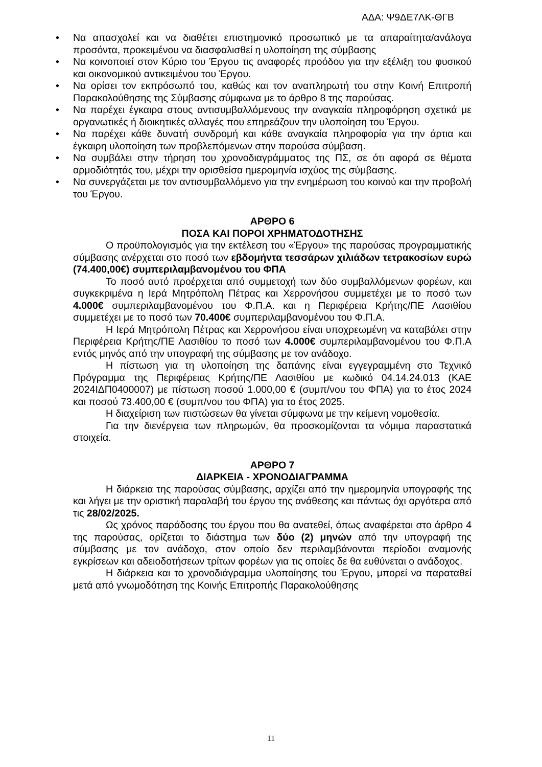ΑΔΑ: Ψ9ΔΕ7ΛΚ-ΘΓΒ
• Να απασχολεί και να διαθέτει επιστημονικό προσωπικό με τα απαραίτητα/ανάλογα προσόντα, προκειμένου να διασφαλισθεί η υλοποίηση της σύμβασης
• Να κοινοποιεί στον Κύριο του Έργου τις αναφορές προόδου για την εξέλιξη του φυσικού και οικονομικού αντικειμένου του Έργου.
• Να ορίσει τον εκπρόσωπό του, καθώς και τον αναπληρωτή του στην Κοινή Επιτροπή Παρακολούθησης της Σύμβασης σύμφωνα με το άρθρο 8 της παρούσας.
• Να παρέχει έγκαιρα στους αντισυμβαλλόμενους την αναγκαία πληροφόρηση σχετικά με οργανωτικές ή διοικητικές αλλαγές που επηρεάζουν την υλοποίηση του Έργου.
• Να παρέχει κάθε δυνατή συνδρομή και κάθε αναγκαία πληροφορία για την άρτια και έγκαιρη υλοποίηση των προβλεπόμενων στην παρούσα σύμβαση.
• Να συμβάλει στην τήρηση του χρονοδιαγράμματος της ΠΣ, σε ότι αφορά σε θέματα αρμοδιότητάς του, μέχρι την ορισθείσα ημερομηνία ισχύος της σύμβασης.
• Να συνεργάζεται με τον αντισυμβαλλόμενο για την ενημέρωση του κοινού και την προβολή του Έργου.
ΑΡΘΡΟ 6
ΠΟΣΑ ΚΑΙ ΠΟΡΟΙ ΧΡΗΜΑΤΟΔΟΤΗΣΗΣ
Ο προϋπολογισμός για την εκτέλεση του «Έργου» της παρούσας προγραμματικής σύμβασης ανέρχεται στο ποσό των εβδομήντα τεσσάρων χιλιάδων τετρακοσίων ευρώ (74.400,00€) συμπεριλαμβανομένου του ΦΠΑ
Το ποσό αυτό προέρχεται από συμμετοχή των δύο συμβαλλόμενων φορέων, και συγκεκριμένα η Ιερά Μητρόπολη Πέτρας και Χερρονήσου συμμετέχει με το ποσό των 4.000€ συμπεριλαμβανομένου του Φ.Π.Α. και η Περιφέρεια Κρήτης/ΠΕ Λασιθίου συμμετέχει με το ποσό των 70.400€ συμπεριλαμβανομένου του Φ.Π.Α.
Η Ιερά Μητρόπολη Πέτρας και Χερρονήσου είναι υποχρεωμένη να καταβάλει στην Περιφέρεια Κρήτης/ΠΕ Λασιθίου το ποσό των 4.000€ συμπεριλαμβανομένου του Φ.Π.Α εντός μηνός από την υπογραφή της σύμβασης με τον ανάδοχο.
Η πίστωση για τη υλοποίηση της δαπάνης είναι εγγεγραμμένη στο Τεχνικό Πρόγραμμα της Περιφέρειας Κρήτης/ΠΕ Λασιθίου με κωδικό 04.14.24.013 (ΚΑΕ 2024ΙΔΠ0400007) με πίστωση ποσού 1.000,00 € (συμπ/νου του ΦΠΑ) για το έτος 2024 και ποσού 73.400,00 € (συμπ/νου του ΦΠΑ) για το έτος 2025.
Η διαχείριση των πιστώσεων θα γίνεται σύμφωνα με την κείμενη νομοθεσία.
Για την διενέργεια των πληρωμών, θα προσκομίζονται τα νόμιμα παραστατικά στοιχεία.
ΑΡΘΡΟ 7
ΔΙΑΡΚΕΙΑ - ΧΡΟΝΟΔΙΑΓΡΑΜΜΑ
Η διάρκεια της παρούσας σύμβασης, αρχίζει από την ημερομηνία υπογραφής της και λήγει με την οριστική παραλαβή του έργου της ανάθεσης και πάντως όχι αργότερα από τις 28/02/2025.
Ως χρόνος παράδοσης του έργου που θα ανατεθεί, όπως αναφέρεται στο άρθρο 4 της παρούσας, ορίζεται το διάστημα των δύο (2) μηνών από την υπογραφή της σύμβασης με τον ανάδοχο, στον οποίο δεν περιλαμβάνονται περίοδοι αναμονής εγκρίσεων και αδειοδοτήσεων τρίτων φορέων για τις οποίες δε θα ευθύνεται ο ανάδοχος.
Η διάρκεια και το χρονοδιάγραμμα υλοποίησης του Έργου, μπορεί να παραταθεί μετά από γνωμοδότηση της Κοινής Επιτροπής Παρακολούθησης
11